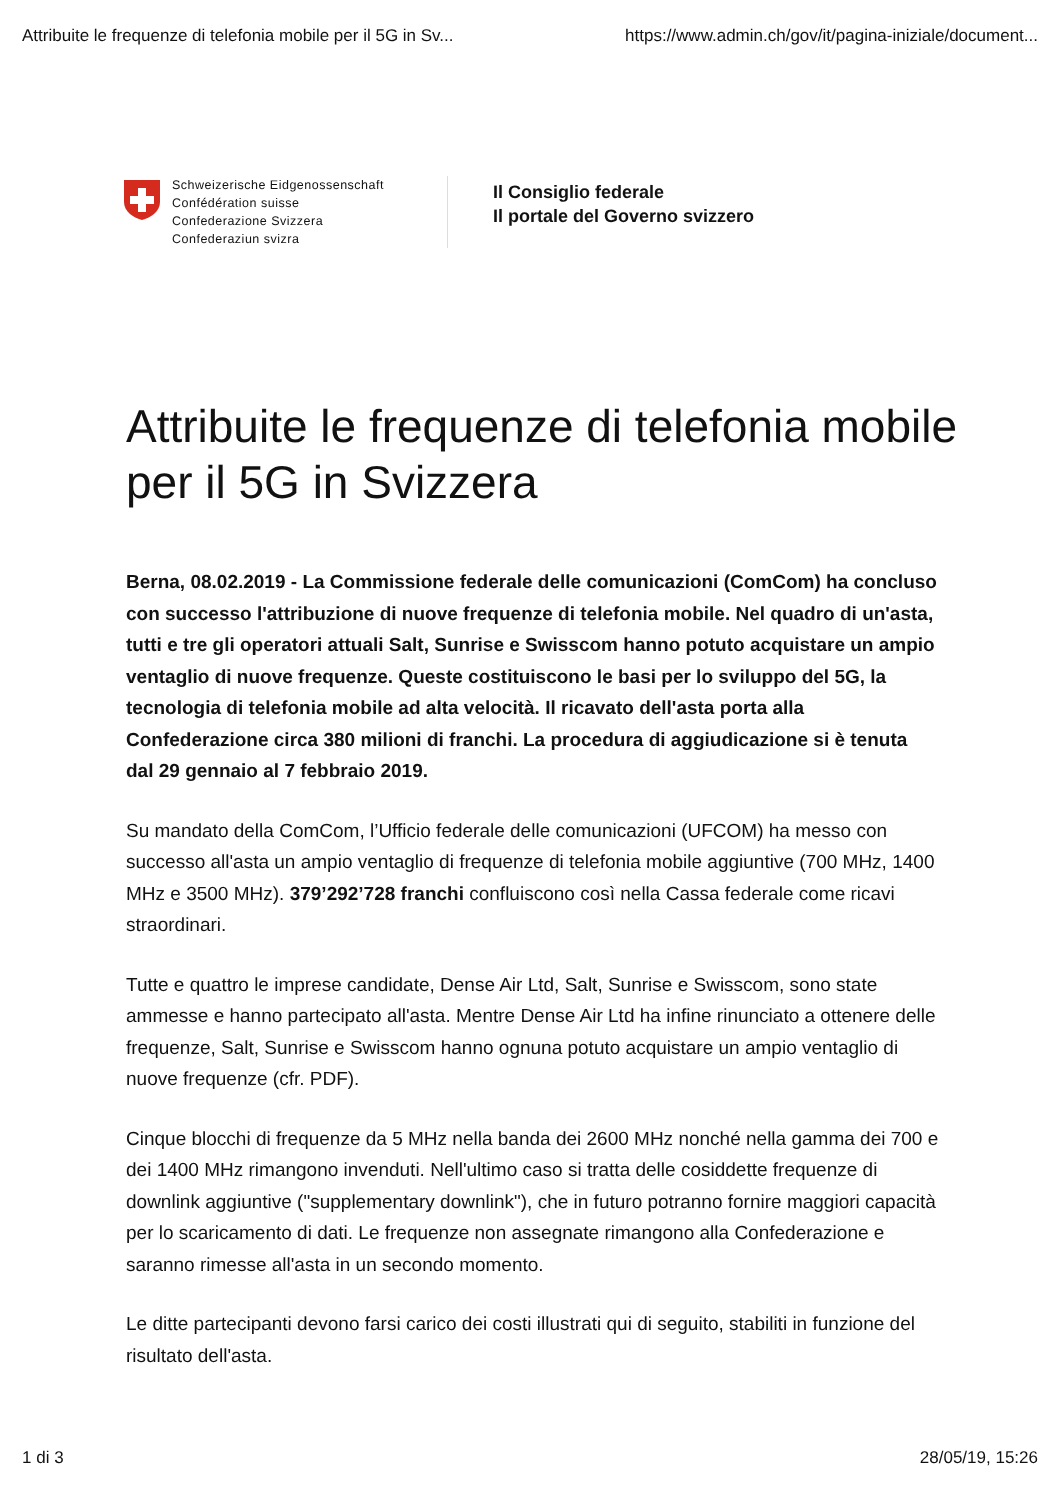Attribuite le frequenze di telefonia mobile per il 5G in Sv... https://www.admin.ch/gov/it/pagina-iniziale/document...
Schweizerische Eidgenossenschaft
Confédération suisse
Confederazione Svizzera
Confederaziun svizra
Il Consiglio federale
Il portale del Governo svizzero
Attribuite le frequenze di telefonia mobile per il 5G in Svizzera
Berna, 08.02.2019 - La Commissione federale delle comunicazioni (ComCom) ha concluso con successo l'attribuzione di nuove frequenze di telefonia mobile. Nel quadro di un'asta, tutti e tre gli operatori attuali Salt, Sunrise e Swisscom hanno potuto acquistare un ampio ventaglio di nuove frequenze. Queste costituiscono le basi per lo sviluppo del 5G, la tecnologia di telefonia mobile ad alta velocità. Il ricavato dell'asta porta alla Confederazione circa 380 milioni di franchi. La procedura di aggiudicazione si è tenuta dal 29 gennaio al 7 febbraio 2019.
Su mandato della ComCom, l’Ufficio federale delle comunicazioni (UFCOM) ha messo con successo all'asta un ampio ventaglio di frequenze di telefonia mobile aggiuntive (700 MHz, 1400 MHz e 3500 MHz). 379’292’728 franchi confluiscono così nella Cassa federale come ricavi straordinari.
Tutte e quattro le imprese candidate, Dense Air Ltd, Salt, Sunrise e Swisscom, sono state ammesse e hanno partecipato all'asta. Mentre Dense Air Ltd ha infine rinunciato a ottenere delle frequenze, Salt, Sunrise e Swisscom hanno ognuna potuto acquistare un ampio ventaglio di nuove frequenze (cfr. PDF).
Cinque blocchi di frequenze da 5 MHz nella banda dei 2600 MHz nonché nella gamma dei 700 e dei 1400 MHz rimangono invenduti. Nell'ultimo caso si tratta delle cosiddette frequenze di downlink aggiuntive ("supplementary downlink"), che in futuro potranno fornire maggiori capacità per lo scaricamento di dati. Le frequenze non assegnate rimangono alla Confederazione e saranno rimesse all'asta in un secondo momento.
Le ditte partecipanti devono farsi carico dei costi illustrati qui di seguito, stabiliti in funzione del risultato dell'asta.
1 di 3 28/05/19, 15:26